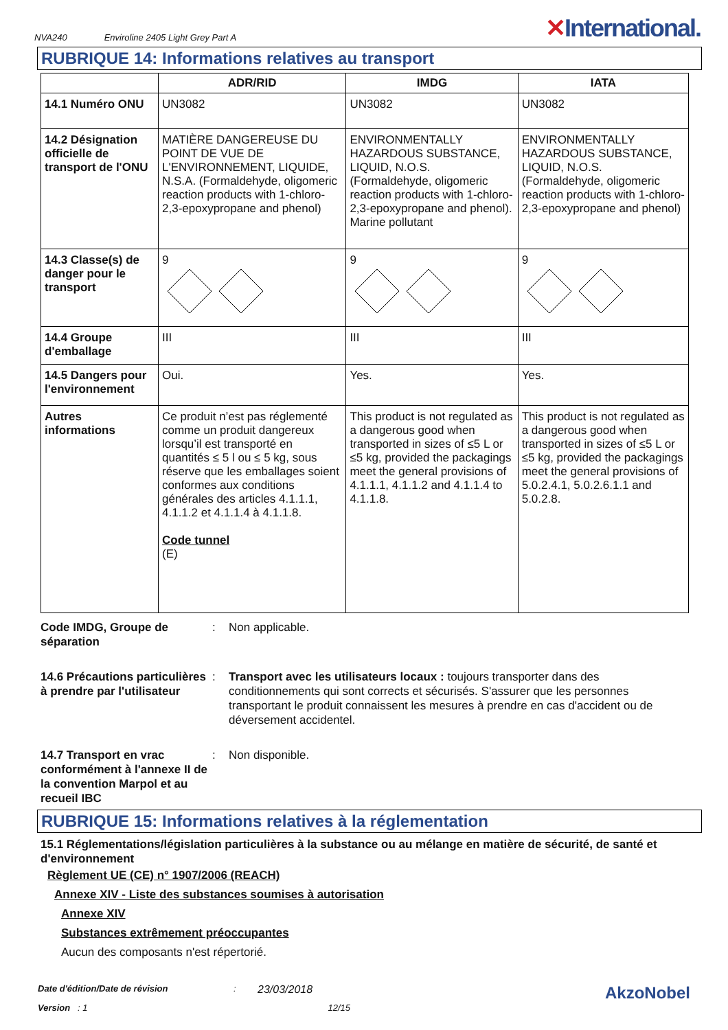NVA240 Enviroline 2405 Light Grey Part A
✕International.
RUBRIQUE 14: Informations relatives au transport
| | ADR/RID | IMDG | IATA |
| --- | --- | --- | --- |
| 14.1 Numéro ONU | UN3082 | UN3082 | UN3082 |
| 14.2 Désignation officielle de transport de l'ONU | MATIÈRE DANGEREUSE DU POINT DE VUE DE L'ENVIRONNEMENT, LIQUIDE, N.S.A. (Formaldehyde, oligomeric reaction products with 1-chloro-2,3-epoxypropane and phenol) | ENVIRONMENTALLY HAZARDOUS SUBSTANCE, LIQUID, N.O.S. (Formaldehyde, oligomeric reaction products with 1-chloro-2,3-epoxypropane and phenol). Marine pollutant | ENVIRONMENTALLY HAZARDOUS SUBSTANCE, LIQUID, N.O.S. (Formaldehyde, oligomeric reaction products with 1-chloro-2,3-epoxypropane and phenol) |
| 14.3 Classe(s) de danger pour le transport | 9 | 9 | 9 |
| 14.4 Groupe d'emballage | III | III | III |
| 14.5 Dangers pour l'environnement | Oui. | Yes. | Yes. |
| Autres informations | Ce produit n’est pas réglementé comme un produit dangereux lorsqu’il est transporté en quantités ≤ 5 l ou ≤ 5 kg, sous réserve que les emballages soient conformes aux conditions générales des articles 4.1.1.1, 4.1.1.2 et 4.1.1.4 à 4.1.1.8. Code tunnel (E) | This product is not regulated as a dangerous good when transported in sizes of ≤5 L or ≤5 kg, provided the packagings meet the general provisions of 4.1.1.1, 4.1.1.2 and 4.1.1.4 to 4.1.1.8. | This product is not regulated as a dangerous good when transported in sizes of ≤5 L or ≤5 kg, provided the packagings meet the general provisions of 5.0.2.4.1, 5.0.2.6.1.1 and 5.0.2.8. |
Code IMDG, Groupe de séparation
: Non applicable.
14.6 Précautions particulières à prendre par l'utilisateur
: Transport avec les utilisateurs locaux : toujours transporter dans des conditionnements qui sont corrects et sécurisés. S'assurer que les personnes transportant le produit connaissent les mesures à prendre en cas d'accident ou de déversement accidentel.
14.7 Transport en vrac conformément à l'annexe II de la convention Marpol et au recueil IBC
: Non disponible.
RUBRIQUE 15: Informations relatives à la réglementation
15.1 Réglementations/législation particulières à la substance ou au mélange en matière de sécurité, de santé et d'environnement
Règlement UE (CE) n° 1907/2006 (REACH)
Annexe XIV - Liste des substances soumises à autorisation
Annexe XIV
Substances extrêmement préoccupantes
Aucun des composants n'est répertorié.
Date d'édition/Date de révision: 23/03/2018 AkzoNobel
Version : 1 12/15